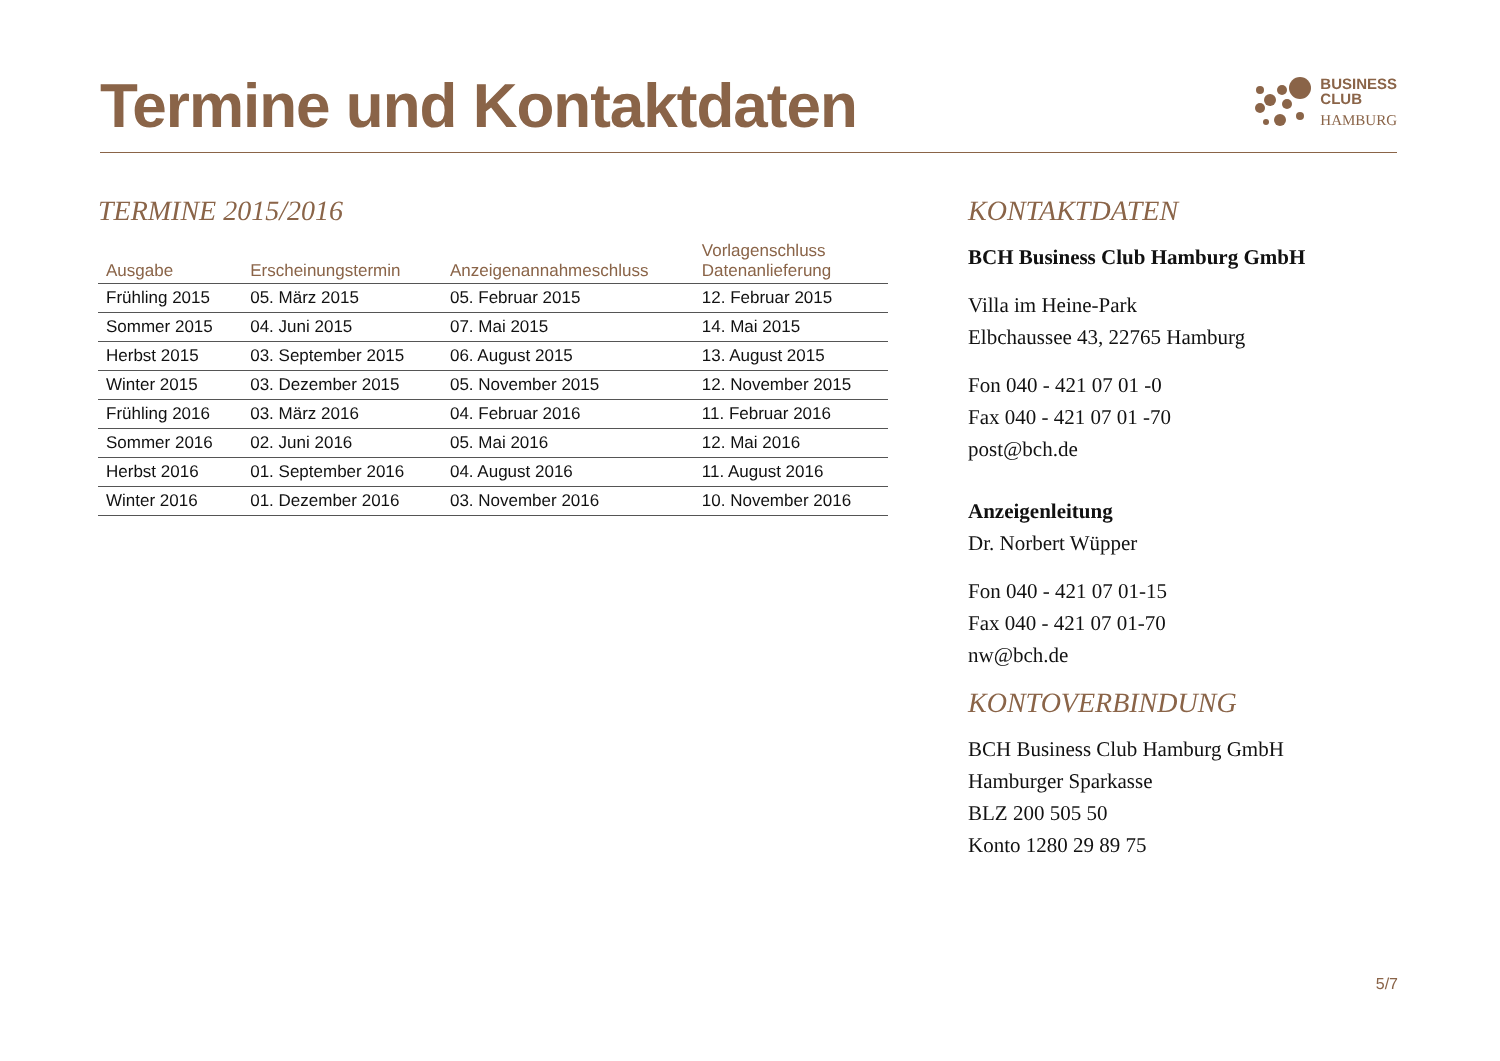Termine und Kontaktdaten
BUSINESS
CLUB
HAMBURG
TERMINE 2015/2016
| Ausgabe | Erscheinungstermin | Anzeigenannahmeschluss | Vorlagenschluss Datenanlieferung |
| --- | --- | --- | --- |
| Frühling 2015 | 05. März 2015 | 05. Februar 2015 | 12. Februar 2015 |
| Sommer 2015 | 04. Juni 2015 | 07. Mai 2015 | 14. Mai 2015 |
| Herbst 2015 | 03. September 2015 | 06. August 2015 | 13. August 2015 |
| Winter 2015 | 03. Dezember 2015 | 05. November 2015 | 12. November 2015 |
| Frühling 2016 | 03. März 2016 | 04. Februar 2016 | 11. Februar 2016 |
| Sommer 2016 | 02. Juni 2016 | 05. Mai 2016 | 12. Mai 2016 |
| Herbst 2016 | 01. September 2016 | 04. August 2016 | 11. August 2016 |
| Winter 2016 | 01. Dezember 2016 | 03. November 2016 | 10. November 2016 |
KONTAKTDATEN
BCH Business Club Hamburg GmbH
Villa im Heine-Park
Elbchaussee 43, 22765 Hamburg
Fon 040 - 421 07 01 -0
Fax 040 - 421 07 01 -70
post@bch.de
Anzeigenleitung
Dr. Norbert Wüpper
Fon 040 - 421 07 01-15
Fax 040 - 421 07 01-70
nw@bch.de
KONTOVERBINDUNG
BCH Business Club Hamburg GmbH
Hamburger Sparkasse
BLZ 200 505 50
Konto 1280 29 89 75
5/7